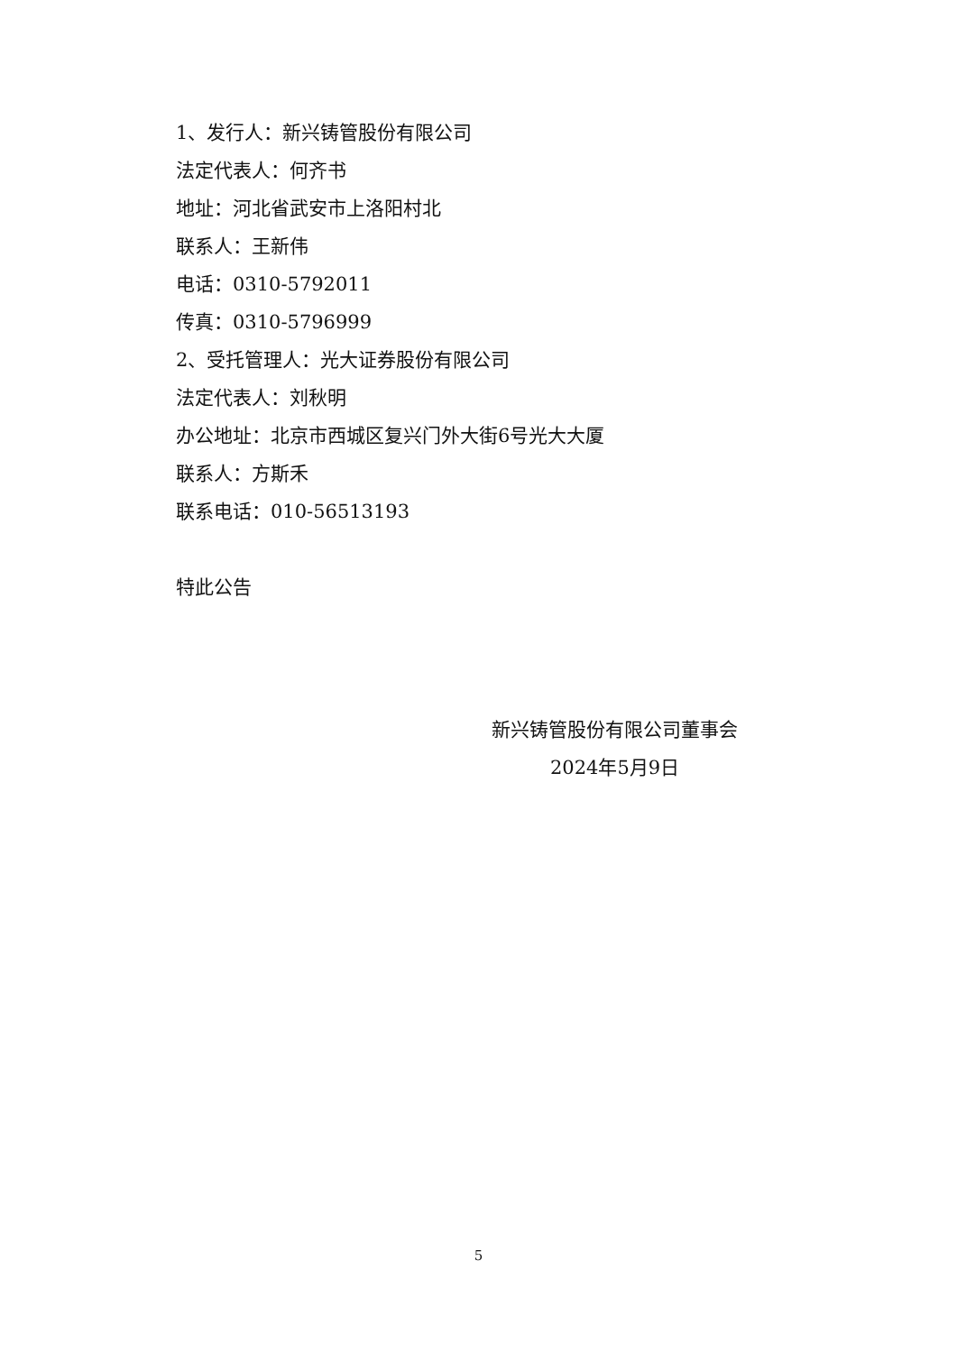1、发行人：新兴铸管股份有限公司
法定代表人：何齐书
地址：河北省武安市上洛阳村北
联系人：王新伟
电话：0310-5792011
传真：0310-5796999
2、受托管理人：光大证券股份有限公司
法定代表人：刘秋明
办公地址：北京市西城区复兴门外大街6号光大大厦
联系人：方斯禾
联系电话：010-56513193
特此公告
新兴铸管股份有限公司董事会
2024年5月9日
5